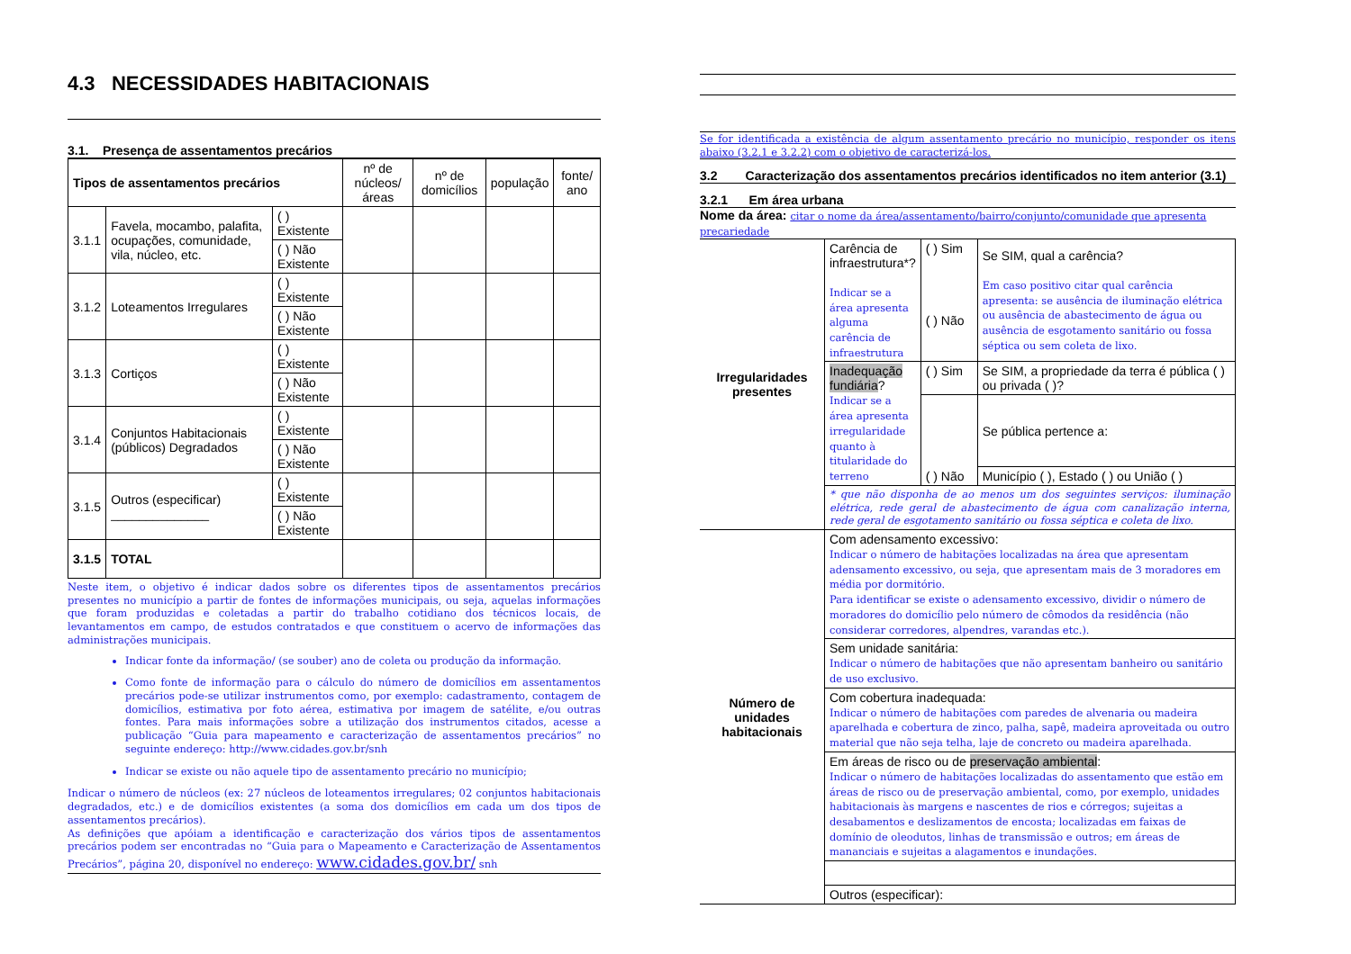4.3 NECESSIDADES HABITACIONAIS
3.1. Presença de assentamentos precários
| Tipos de assentamentos precários | | | nº de núcleos/ áreas | nº de domicílios | população | fonte/ ano |
| --- | --- | --- | --- | --- | --- | --- |
| 3.1.1 | Favela, mocambo, palafita, ocupações, comunidade, vila, núcleo, etc. | ( ) Existente | | | | |
| | | ( ) Não Existente | | | | |
| 3.1.2 | Loteamentos Irregulares | ( ) Existente | | | | |
| | | ( ) Não Existente | | | | |
| 3.1.3 | Cortiços | ( ) Existente | | | | |
| | | ( ) Não Existente | | | | |
| 3.1.4 | Conjuntos Habitacionais (públicos) Degradados | ( ) Existente | | | | |
| | | ( ) Não Existente | | | | |
| 3.1.5 | Outros (especificar) ______________ | ( ) Existente | | | | |
| | | ( ) Não Existente | | | | |
| 3.1.5 | TOTAL | | | | | |
Neste item, o objetivo é indicar dados sobre os diferentes tipos de assentamentos precários presentes no município a partir de fontes de informações municipais, ou seja, aquelas informações que foram produzidas e coletadas a partir do trabalho cotidiano dos técnicos locais, de levantamentos em campo, de estudos contratados e que constituem o acervo de informações das administrações municipais.
Indicar fonte da informação/ (se souber) ano de coleta ou produção da informação.
Como fonte de informação para o cálculo do número de domicílios em assentamentos precários pode-se utilizar instrumentos como, por exemplo: cadastramento, contagem de domicílios, estimativa por foto aérea, estimativa por imagem de satélite, e/ou outras fontes. Para mais informações sobre a utilização dos instrumentos citados, acesse a publicação “Guia para mapeamento e caracterização de assentamentos precários” no seguinte endereço: http://www.cidades.gov.br/snh
Indicar se existe ou não aquele tipo de assentamento precário no município;
Indicar o número de núcleos (ex: 27 núcleos de loteamentos irregulares; 02 conjuntos habitacionais degradados, etc.) e de domicílios existentes (a soma dos domicílios em cada um dos tipos de assentamentos precários).
As definições que apóiam a identificação e caracterização dos vários tipos de assentamentos precários podem ser encontradas no “Guia para o Mapeamento e Caracterização de Assentamentos Precários”, página 20, disponível no endereço: www.cidades.gov.br/ snh
Se for identificada a existência de algum assentamento precário no município, responder os itens abaixo (3.2.1 e 3.2.2) com o objetivo de caracterizá-los.
3.2 Caracterização dos assentamentos precários identificados no item anterior (3.1)
3.2.1 Em área urbana
Nome da área: citar o nome da área/assentamento/bairro/conjunto/comunidade que apresenta precariedade
| Irregularidades presentes | Carência de infraestrutura*? Indicar se a área apresenta alguma carência de infraestrutura | ( ) Sim ( ) Não | Se SIM, qual a carência? Em caso positivo citar qual carência apresenta: se ausência de iluminação elétrica ou ausência de abastecimento de água ou ausência de esgotamento sanitário ou fossa séptica ou sem coleta de lixo. |
| | Inadequação fundiária ? Indicar se a área apresenta irregularidade quanto à titularidade do terreno | ( ) Sim | Se SIM, a propriedade da terra é pública ( ) ou privada ( )? |
| | | ( ) Não | Se pública pertence a: |
| | | | Município ( ), Estado ( ) ou União ( ) |
| | * que não disponha de ao menos um dos seguintes serviços: iluminação elétrica, rede geral de abastecimento de água com canalização interna, rede geral de esgotamento sanitário ou fossa séptica e coleta de lixo. | | |
| Número de unidades habitacionais | Com adensamento excessivo: Indicar o número de habitações localizadas na área que apresentam adensamento excessivo, ou seja, que apresentam mais de 3 moradores em média por dormitório. Para identificar se existe o adensamento excessivo, dividir o número de moradores do domicílio pelo número de cômodos da residência (não considerar corredores, alpendres, varandas etc.). | | |
| | Sem unidade sanitária: Indicar o número de habitações que não apresentam banheiro ou sanitário de uso exclusivo. | | |
| | Com cobertura inadequada: Indicar o número de habitações com paredes de alvenaria ou madeira aparelhada e cobertura de zinco, palha, sapê, madeira aproveitada ou outro material que não seja telha, laje de concreto ou madeira aparelhada. | | |
| | Em áreas de risco ou de preservação ambiental : Indicar o número de habitações localizadas do assentamento que estão em áreas de risco ou de preservação ambiental, como, por exemplo, unidades habitacionais às margens e nascentes de rios e córregos; sujeitas a desabamentos e deslizamentos de encosta; localizadas em faixas de domínio de oleodutos, linhas de transmissão e outros; em áreas de mananciais e sujeitas a alagamentos e inundações. | | |
| | Outros (especificar): | | |